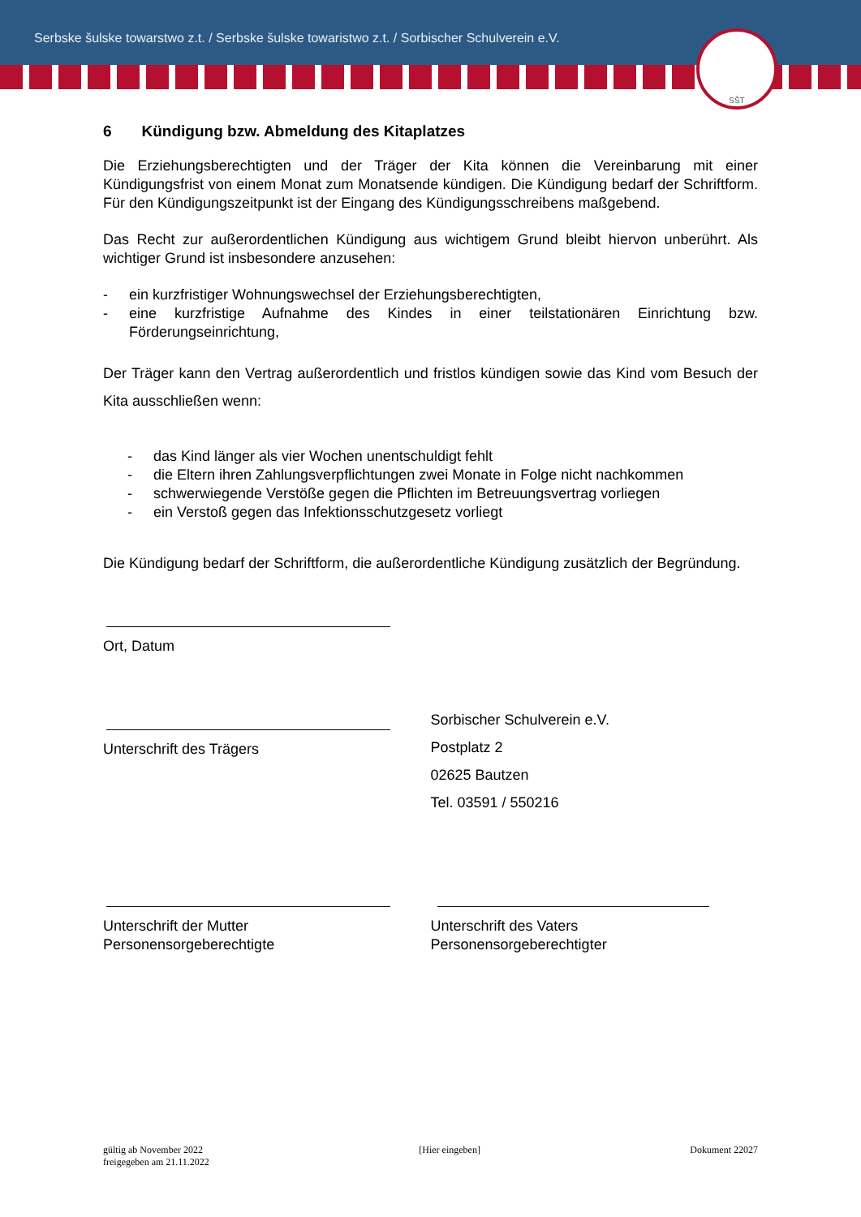Serbske šulske towarstwo z.t. / Serbske šulske towaristwo z.t. / Sorbischer Schulverein e.V.
SŠT
6 Kündigung bzw. Abmeldung des Kitaplatzes
Die Erziehungsberechtigten und der Träger der Kita können die Vereinbarung mit einer Kündigungsfrist von einem Monat zum Monatsende kündigen. Die Kündigung bedarf der Schriftform. Für den Kündigungszeitpunkt ist der Eingang des Kündigungsschreibens maßgebend.
Das Recht zur außerordentlichen Kündigung aus wichtigem Grund bleibt hiervon unberührt. Als wichtiger Grund ist insbesondere anzusehen:
- ein kurzfristiger Wohnungswechsel der Erziehungsberechtigten,
- eine kurzfristige Aufnahme des Kindes in einer teilstationären Einrichtung bzw. Förderungseinrichtung,
Der Träger kann den Vertrag außerordentlich und fristlos kündigen sowie das Kind vom Besuch der Kita ausschließen wenn:
- das Kind länger als vier Wochen unentschuldigt fehlt
- die Eltern ihren Zahlungsverpflichtungen zwei Monate in Folge nicht nachkommen
- schwerwiegende Verstöße gegen die Pflichten im Betreuungsvertrag vorliegen
- ein Verstoß gegen das Infektionsschutzgesetz vorliegt
Die Kündigung bedarf der Schriftform, die außerordentliche Kündigung zusätzlich der Begründung.
Ort, Datum
Unterschrift des Trägers
Sorbischer Schulverein e.V.
Postplatz 2
02625 Bautzen
Tel. 03591 / 550216
Unterschrift der Mutter
Personensorgeberechtigte
Unterschrift des Vaters
Personensorgeberechtigter
gültig ab November 2022
freigegeben am 21.11.2022
[Hier eingeben] Dokument 22027